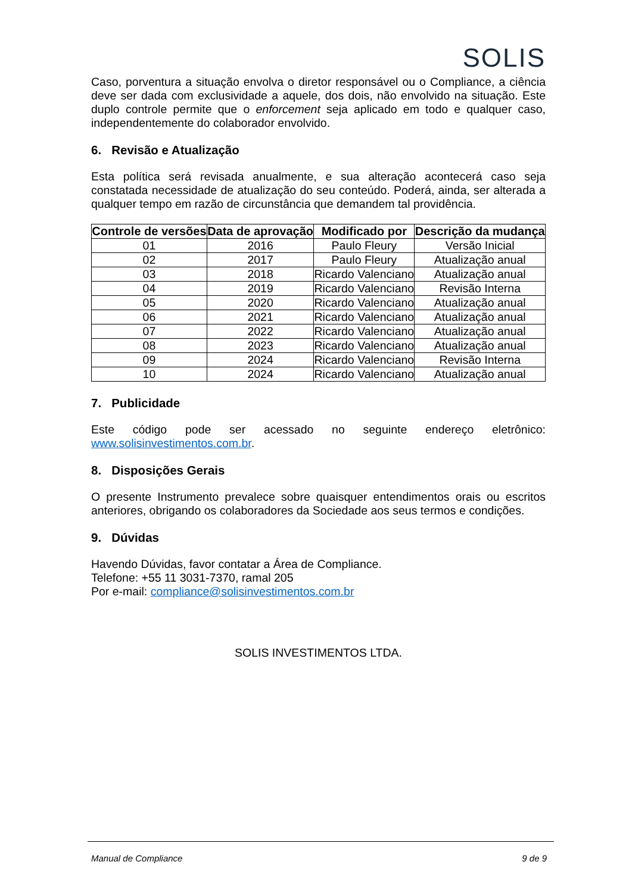SOLIS
Caso, porventura a situação envolva o diretor responsável ou o Compliance, a ciência deve ser dada com exclusividade a aquele, dos dois, não envolvido na situação. Este duplo controle permite que o enforcement seja aplicado em todo e qualquer caso, independentemente do colaborador envolvido.
6. Revisão e Atualização
Esta política será revisada anualmente, e sua alteração acontecerá caso seja constatada necessidade de atualização do seu conteúdo. Poderá, ainda, ser alterada a qualquer tempo em razão de circunstância que demandem tal providência.
| Controle de versões | Data de aprovação | Modificado por | Descrição da mudança |
| --- | --- | --- | --- |
| 01 | 2016 | Paulo Fleury | Versão Inicial |
| 02 | 2017 | Paulo Fleury | Atualização anual |
| 03 | 2018 | Ricardo Valenciano | Atualização anual |
| 04 | 2019 | Ricardo Valenciano | Revisão Interna |
| 05 | 2020 | Ricardo Valenciano | Atualização anual |
| 06 | 2021 | Ricardo Valenciano | Atualização anual |
| 07 | 2022 | Ricardo Valenciano | Atualização anual |
| 08 | 2023 | Ricardo Valenciano | Atualização anual |
| 09 | 2024 | Ricardo Valenciano | Revisão Interna |
| 10 | 2024 | Ricardo Valenciano | Atualização anual |
7. Publicidade
Este código pode ser acessado no seguinte endereço eletrônico:
www.solisinvestimentos.com.br.
8. Disposições Gerais
O presente Instrumento prevalece sobre quaisquer entendimentos orais ou escritos anteriores, obrigando os colaboradores da Sociedade aos seus termos e condições.
9. Dúvidas
Havendo Dúvidas, favor contatar a Área de Compliance.
Telefone: +55 11 3031-7370, ramal 205
Por e-mail: compliance@solisinvestimentos.com.br
SOLIS INVESTIMENTOS LTDA.
Manual de Compliance 9 de 9